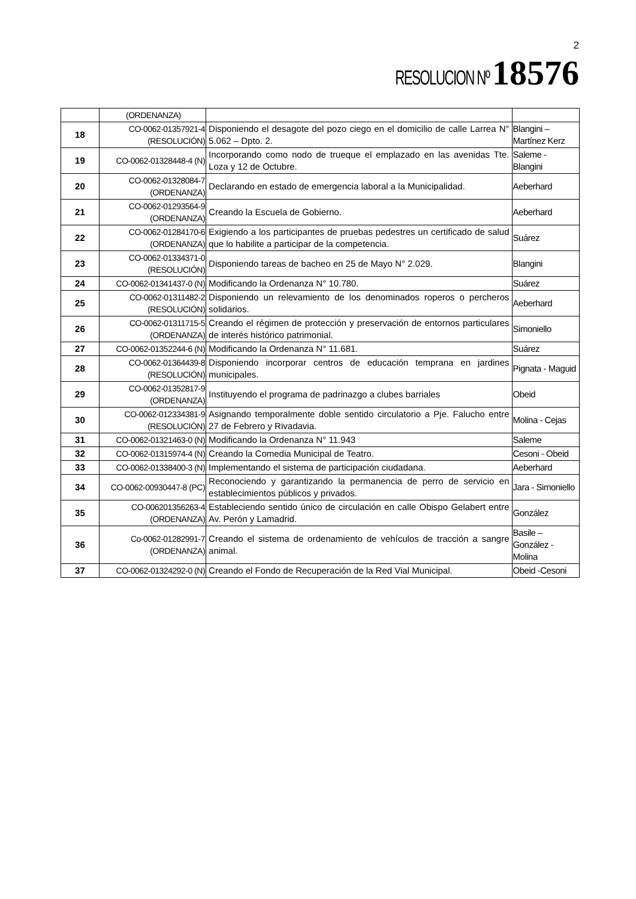2
RESOLUCION Nº 18576
| | (ORDENANZA) | | |
| 18 | CO-0062-01357921-4 (RESOLUCIÓN) | Disponiendo el desagote del pozo ciego en el domicilio de calle Larrea N° 5.062 – Dpto. 2. | Blangini – Martínez Kerz |
| 19 | CO-0062-01328448-4 (N) | Incorporando como nodo de trueque el emplazado en las avenidas Tte. Loza y 12 de Octubre. | Saleme - Blangini |
| 20 | CO-0062-01328084-7 (ORDENANZA) | Declarando en estado de emergencia laboral a la Municipalidad. | Aeberhard |
| 21 | CO-0062-01293564-9 (ORDENANZA) | Creando la Escuela de Gobierno. | Aeberhard |
| 22 | CO-0062-01284170-6 (ORDENANZA) | Exigiendo a los participantes de pruebas pedestres un certificado de salud que lo habilite a participar de la competencia. | Suárez |
| 23 | CO-0062-01334371-0 (RESOLUCIÓN) | Disponiendo tareas de bacheo en 25 de Mayo N° 2.029. | Blangini |
| 24 | CO-0062-01341437-0 (N) | Modificando la Ordenanza N° 10.780. | Suárez |
| 25 | CO-0062-01311482-2 (RESOLUCIÓN) | Disponiendo un relevamiento de los denominados roperos o percheros solidarios. | Aeberhard |
| 26 | CO-0062-01311715-5 (ORDENANZA) | Creando el régimen de protección y preservación de entornos particulares de interés histórico patrimonial. | Simoniello |
| 27 | CO-0062-01352244-6 (N) | Modificando la Ordenanza N° 11.681. | Suárez |
| 28 | CO-0062-01364439-8 (RESOLUCIÓN) | Disponiendo incorporar centros de educación temprana en jardines municipales. | Pignata - Maguid |
| 29 | CO-0062-01352817-9 (ORDENANZA) | Instituyendo el programa de padrinazgo a clubes barriales | Obeid |
| 30 | CO-0062-012334381-9 (RESOLUCIÓN) | Asignando temporalmente doble sentido circulatorio a Pje. Falucho entre 27 de Febrero y Rivadavia. | Molina - Cejas |
| 31 | CO-0062-01321463-0 (N) | Modificando la Ordenanza N° 11.943 | Saleme |
| 32 | CO-0062-01315974-4 (N) | Creando la Comedia Municipal de Teatro. | Cesoni - Obeid |
| 33 | CO-0062-01338400-3 (N) | Implementando el sistema de participación ciudadana. | Aeberhard |
| 34 | CO-0062-00930447-8 (PC) | Reconociendo y garantizando la permanencia de perro de servicio en establecimientos públicos y privados. | Jara - Simoniello |
| 35 | CO-006201356263-4 (ORDENANZA) | Estableciendo sentido único de circulación en calle Obispo Gelabert entre Av. Perón y Lamadrid. | González |
| 36 | Co-0062-01282991-7 (ORDENANZA) | Creando el sistema de ordenamiento de vehículos de tracción a sangre animal. | Basile – González - Molina |
| 37 | CO-0062-01324292-0 (N) | Creando el Fondo de Recuperación de la Red Vial Municipal. | Obeid -Cesoni |